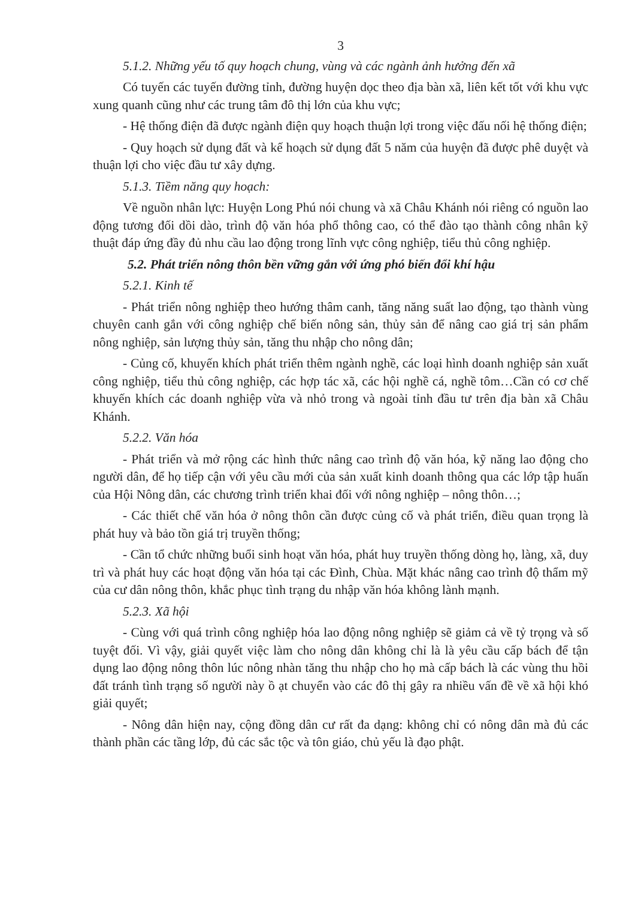3
5.1.2. Những yếu tố quy hoạch chung, vùng và các ngành ảnh hưởng đến xã
Có tuyến các tuyến đường tỉnh, đường huyện dọc theo địa bàn xã, liên kết tốt với khu vực xung quanh cũng như các trung tâm đô thị lớn của khu vực;
- Hệ thống điện đã được ngành điện quy hoạch thuận lợi trong việc đấu nối hệ thống điện;
- Quy hoạch sử dụng đất và kế hoạch sử dụng đất 5 năm của huyện đã được phê duyệt và thuận lợi cho việc đầu tư xây dựng.
5.1.3. Tiềm năng quy hoạch:
Về nguồn nhân lực: Huyện Long Phú nói chung và xã Châu Khánh nói riêng có nguồn lao động tương đối dồi dào, trình độ văn hóa phổ thông cao, có thể đào tạo thành công nhân kỹ thuật đáp ứng đầy đủ nhu cầu lao động trong lĩnh vực công nghiệp, tiểu thủ công nghiệp.
5.2. Phát triển nông thôn bền vững gắn với ứng phó biến đổi khí hậu
5.2.1. Kinh tế
- Phát triển nông nghiệp theo hướng thâm canh, tăng năng suất lao động, tạo thành vùng chuyên canh gắn với công nghiệp chế biến nông sản, thủy sản để nâng cao giá trị sản phẩm nông nghiệp, sản lượng thủy sản, tăng thu nhập cho nông dân;
- Củng cố, khuyến khích phát triển thêm ngành nghề, các loại hình doanh nghiệp sản xuất công nghiệp, tiểu thủ công nghiệp, các hợp tác xã, các hội nghề cá, nghề tôm…Cần có cơ chế khuyến khích các doanh nghiệp vừa và nhỏ trong và ngoài tỉnh đầu tư trên địa bàn xã Châu Khánh.
5.2.2. Văn hóa
- Phát triển và mở rộng các hình thức nâng cao trình độ văn hóa, kỹ năng lao động cho người dân, để họ tiếp cận với yêu cầu mới của sản xuất kinh doanh thông qua các lớp tập huấn của Hội Nông dân, các chương trình triển khai đối với nông nghiệp – nông thôn…;
- Các thiết chế văn hóa ở nông thôn cần được củng cố và phát triển, điều quan trọng là phát huy và bảo tồn giá trị truyền thống;
- Cần tổ chức những buổi sinh hoạt văn hóa, phát huy truyền thống dòng họ, làng, xã, duy trì và phát huy các hoạt động văn hóa tại các Đình, Chùa. Mặt khác nâng cao trình độ thẩm mỹ của cư dân nông thôn, khắc phục tình trạng du nhập văn hóa không lành mạnh.
5.2.3. Xã hội
- Cùng với quá trình công nghiệp hóa lao động nông nghiệp sẽ giảm cả về tỷ trọng và số tuyệt đối. Vì vậy, giải quyết việc làm cho nông dân không chỉ là là yêu cầu cấp bách để tận dụng lao động nông thôn lúc nông nhàn tăng thu nhập cho họ mà cấp bách là các vùng thu hồi đất tránh tình trạng số người này ồ ạt chuyển vào các đô thị gây ra nhiều vấn đề về xã hội khó giải quyết;
- Nông dân hiện nay, cộng đồng dân cư rất đa dạng: không chỉ có nông dân mà đủ các thành phần các tầng lớp, đủ các sắc tộc và tôn giáo, chủ yếu là đạo phật.